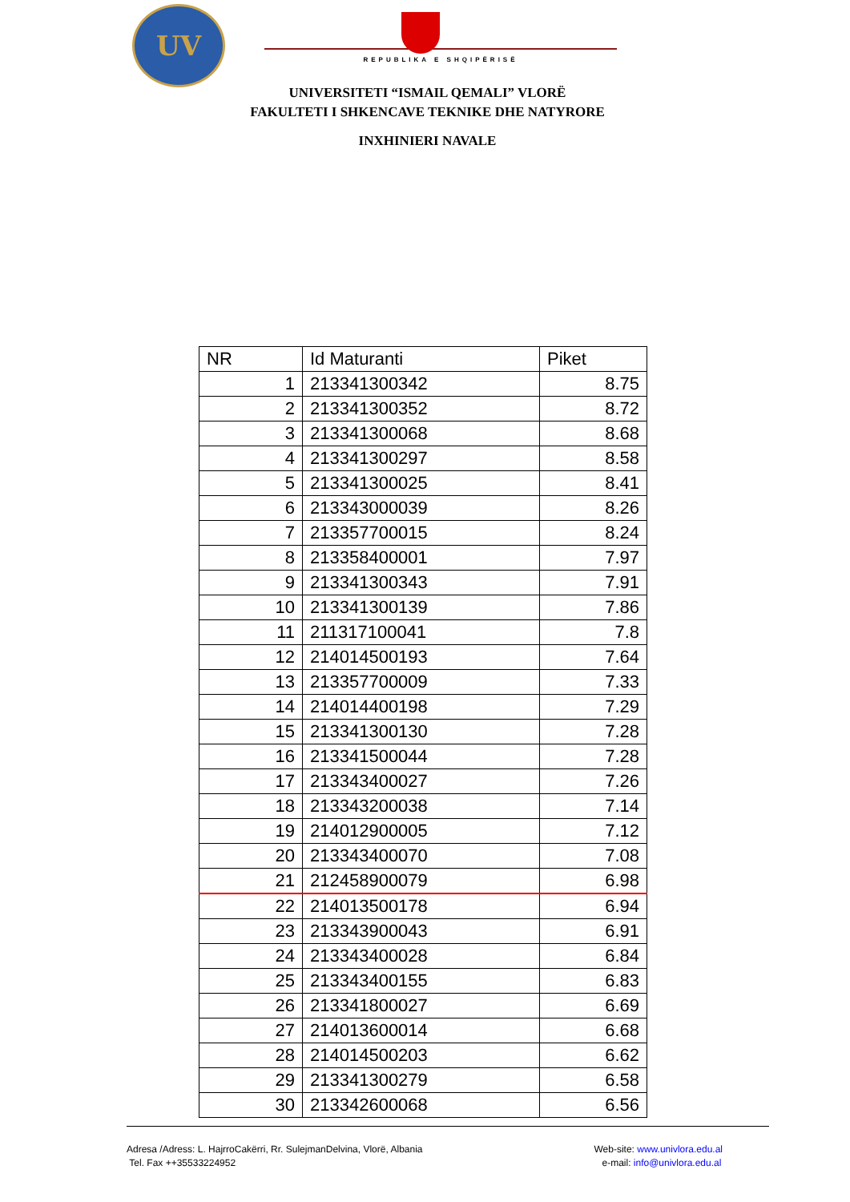UV
REPUBLIKA E SHQIPËRISË
UNIVERSITETI “ISMAIL QEMALI” VLORË
FAKULTETI I SHKENCAVE TEKNIKE DHE NATYRORE
INXHINIERI NAVALE
| NR | Id Maturanti | Piket |
| --- | --- | --- |
| 1 | 213341300342 | 8.75 |
| 2 | 213341300352 | 8.72 |
| 3 | 213341300068 | 8.68 |
| 4 | 213341300297 | 8.58 |
| 5 | 213341300025 | 8.41 |
| 6 | 213343000039 | 8.26 |
| 7 | 213357700015 | 8.24 |
| 8 | 213358400001 | 7.97 |
| 9 | 213341300343 | 7.91 |
| 10 | 213341300139 | 7.86 |
| 11 | 211317100041 | 7.8 |
| 12 | 214014500193 | 7.64 |
| 13 | 213357700009 | 7.33 |
| 14 | 214014400198 | 7.29 |
| 15 | 213341300130 | 7.28 |
| 16 | 213341500044 | 7.28 |
| 17 | 213343400027 | 7.26 |
| 18 | 213343200038 | 7.14 |
| 19 | 214012900005 | 7.12 |
| 20 | 213343400070 | 7.08 |
| 21 | 212458900079 | 6.98 |
| 22 | 214013500178 | 6.94 |
| 23 | 213343900043 | 6.91 |
| 24 | 213343400028 | 6.84 |
| 25 | 213343400155 | 6.83 |
| 26 | 213341800027 | 6.69 |
| 27 | 214013600014 | 6.68 |
| 28 | 214014500203 | 6.62 |
| 29 | 213341300279 | 6.58 |
| 30 | 213342600068 | 6.56 |
Adresa /Adress: L. HajrroCakërri, Rr. SulejmanDelvina, Vlorë, Albania
Tel. Fax ++35533224952
Web-site: www.univlora.edu.al
e-mail: info@univlora.edu.al